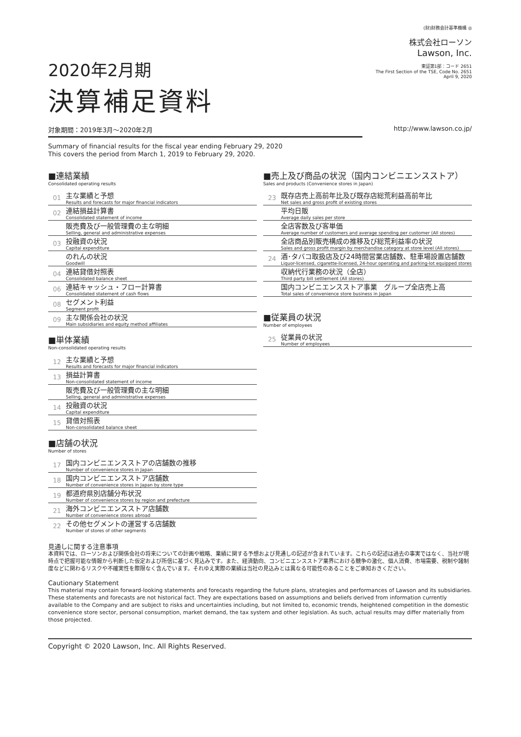2020年2月期
決算補足資料
(財)財務会計基準機構 ◎
株式会社ローソン
Lawson, Inc.
東証第1部：コード 2651
The First Section of the TSE, Code No. 2651
April 9, 2020
対象期間：2019年3月～2020年2月 http://www.lawson.co.jp/
Summary of financial results for the fiscal year ending February 29, 2020
This covers the period from March 1, 2019 to February 29, 2020.
■連結業績
Consolidated operating results
01
主な業績と予想
Results and forecasts for major financial indicators
02
連結損益計算書
Consolidated statement of income
販売費及び一般管理費の主な明細
Selling, general and administrative expenses
03
投融資の状況
Capital expenditure
のれんの状況
Goodwill
04
連結貸借対照表
Consolidated balance sheet
06
連結キャッシュ・フロー計算書
Consolidated statement of cash flows
08
セグメント利益
Segment profit
09
主な関係会社の状況
Main subsidiaries and equity method affiliates
■単体業績
Non-consolidated operating results
12
主な業績と予想
Results and forecasts for major financial indicators
13
損益計算書
Non-consolidated statement of income
販売費及び一般管理費の主な明細
Selling, general and administrative expenses
14
投融資の状況
Capital expenditure
15
貸借対照表
Non-consolidated balance sheet
■店舗の状況
Number of stores
17
国内コンビニエンスストアの店舗数の推移
Number of convenience stores in Japan
18
国内コンビニエンスストア店舗数
Number of convenience stores in Japan by store type
19
都道府県別店舗分布状況
Number of convenience stores by region and prefecture
21
海外コンビニエンスストア店舗数
Number of convenience stores abroad
22
その他セグメントの運営する店舗数
Number of stores of other segments
■売上及び商品の状況（国内コンビニエンスストア）
Sales and products (Convenience stores in Japan)
23
既存店売上高前年比及び既存店総荒利益高前年比
Net sales and gross profit of existing stores
平均日販
Average daily sales per store
全店客数及び客単価
Average number of customers and average spending per customer (All stores)
全店商品別販売構成の推移及び総荒利益率の状況
Sales and gross profit margin by merchandise category at store level (All stores)
24
酒･タバコ取扱店及び24時間営業店舗数、駐車場設置店舗数
Liquor-licensed, cigarette-licensed, 24-hour operating and parking-lot equipped stores
収納代行業務の状況（全店）
Third party bill settlement (All stores)
国内コンビニエンスストア事業　グループ全店売上高
Total sales of convenience store business in Japan
■従業員の状況
Number of employees
25
従業員の状況
Number of employees
見通しに関する注意事項
本資料では、ローソンおよび関係会社の将来についての計画や戦略、業績に関する予想および見通しの記述が含まれています。これらの記述は過去の事実ではなく、当社が現時点で把握可能な情報から判断した仮定および所信に基づく見込みです。また、経済動向、コンビニエンスストア業界における競争の激化、個人消費、市場需要、税制や諸制度などに関わるリスクや不確実性を際限なく含んでいます。それゆえ実際の業績は当社の見込みとは異なる可能性のあることをご承知おきください。
Cautionary Statement
This material may contain forward-looking statements and forecasts regarding the future plans, strategies and performances of Lawson and its subsidiaries. These statements and forecasts are not historical fact. They are expectations based on assumptions and beliefs derived from information currently available to the Company and are subject to risks and uncertainties including, but not limited to, economic trends, heightened competition in the domestic convenience store sector, personal consumption, market demand, the tax system and other legislation. As such, actual results may differ materially from those projected.
Copyright © 2020 Lawson, Inc. All Rights Reserved.